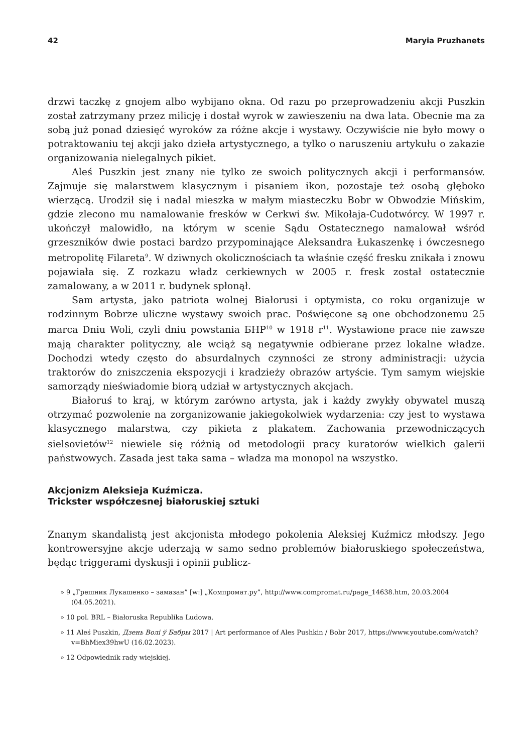42 Maryia Pruzhanets
drzwi taczkę z gnojem albo wybijano okna. Od razu po przeprowadzeniu akcji Puszkin został zatrzymany przez milicję i dostał wyrok w zawieszeniu na dwa lata. Obecnie ma za sobą już ponad dziesięć wyroków za różne akcje i wystawy. Oczywiście nie było mowy o potraktowaniu tej akcji jako dzieła artystycznego, a tylko o naruszeniu artykułu o zakazie organizowania nielegalnych pikiet.
Aleś Puszkin jest znany nie tylko ze swoich politycznych akcji i performansów. Zajmuje się malarstwem klasycznym i pisaniem ikon, pozostaje też osobą głęboko wierzącą. Urodził się i nadal mieszka w małym miasteczku Bobr w Obwodzie Mińskim, gdzie zlecono mu namalowanie fresków w Cerkwi św. Mikołaja-Cudotwórcy. W 1997 r. ukończył malowidło, na którym w scenie Sądu Ostatecznego namalował wśród grzeszników dwie postaci bardzo przypominające Aleksandra Łukaszenkę i ówczesnego metropolitę Filareta<sup>9</sup>. W dziwnych okolicznościach ta właśnie część fresku znikała i znowu pojawiała się. Z rozkazu władz cerkiewnych w 2005 r. fresk został ostatecznie zamalowany, a w 2011 r. budynek spłonął.
Sam artysta, jako patriota wolnej Białorusi i optymista, co roku organizuje w rodzinnym Bobrze uliczne wystawy swoich prac. Poświęcone są one obchodzonemu 25 marca Dniu Woli, czyli dniu powstania БНР<sup>10</sup> w 1918 r<sup>11</sup>. Wystawione prace nie zawsze mają charakter polityczny, ale wciąż są negatywnie odbierane przez lokalne władze. Dochodzi wtedy często do absurdalnych czynności ze strony administracji: użycia traktorów do zniszczenia ekspozycji i kradzieży obrazów artyście. Tym samym wiejskie samorządy nieświadomie biorą udział w artystycznych akcjach.
Białoruś to kraj, w którym zarówno artysta, jak i każdy zwykły obywatel muszą otrzymać pozwolenie na zorganizowanie jakiegokolwiek wydarzenia: czy jest to wystawa klasycznego malarstwa, czy pikieta z plakatem. Zachowania przewodniczących sielsovietów<sup>12</sup> niewiele się różnią od metodologii pracy kuratorów wielkich galerii państwowych. Zasada jest taka sama – władza ma monopol na wszystko.
Akcjonizm Aleksieja Kuźmicza.
Trickster współczesnej białoruskiej sztuki
Znanym skandalistą jest akcjonista młodego pokolenia Aleksiej Kuźmicz młodszy. Jego kontrowersyjne akcje uderzają w samo sedno problemów białoruskiego społeczeństwa, będąc triggerami dyskusji i opinii publicz-
» 9 „Грешник Лукашенко – замазан” [w:] „Компромат.ру”, http://www.compromat.ru/page_14638.htm, 20.03.2004 (04.05.2021).
» 10 pol. BRL – Białoruska Republika Ludowa.
» 11 Aleś Puszkin, Дзень Волі ў Бабры 2017 | Art performance of Ales Pushkin / Bobr 2017, https://www.youtube.com/watch?v=BhMiex39hwU (16.02.2023).
» 12 Odpowiednik rady wiejskiej.